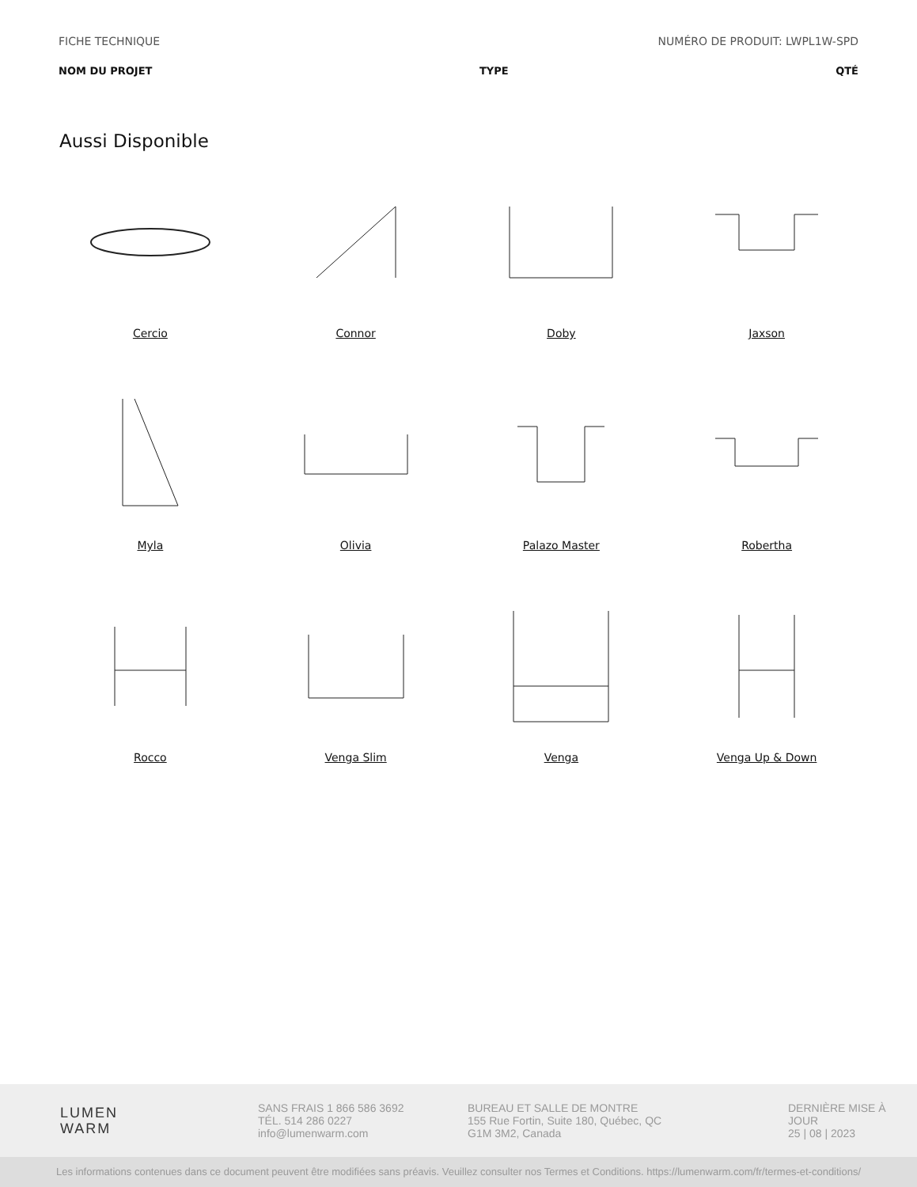FICHE TECHNIQUE NUMÉRO DE PRODUIT: LWPL1W-SPD
NOM DU PROJET TYPE QTÉ
Aussi Disponible
Cercio
Connor
Doby
Jaxson
Myla
Olivia
Palazo Master
Robertha
Rocco
Venga Slim
Venga
Venga Up & Down
LUMEN
WARM
SANS FRAIS 1 866 586 3692
TÉL. 514 286 0227
info@lumenwarm.com
BUREAU ET SALLE DE MONTRE
155 Rue Fortin, Suite 180, Québec, QC
G1M 3M2, Canada
DERNIÈRE MISE À
JOUR
25 | 08 | 2023
Les informations contenues dans ce document peuvent être modifiées sans préavis. Veuillez consulter nos Termes et Conditions. https://lumenwarm.com/fr/termes-et-conditions/